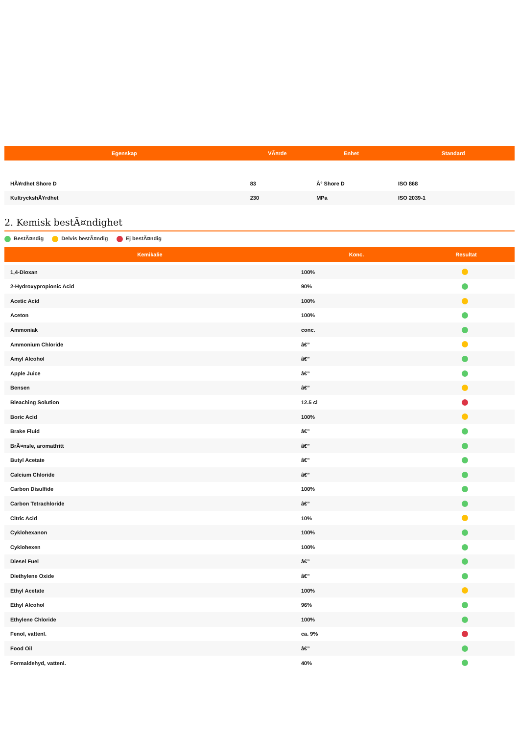| Egenskap | VÃ¤rde | Enhet | Standard |
| --- | --- | --- | --- |
| HÃ¥rdhet Shore D | 83 | Â° Shore D | ISO 868 |
| KultryckshÃ¥rdhet | 230 | MPa | ISO 2039-1 |
2. Kemisk bestÃ¤ndighet
BestÃ¤ndig Delvis bestÃ¤ndig Ej bestÃ¤ndig
| Kemikalie | Konc. | Resultat |
| --- | --- | --- |
| 1,4-Dioxan | 100% | |
| 2-Hydroxypropionic Acid | 90% | |
| Acetic Acid | 100% | |
| Aceton | 100% | |
| Ammoniak | conc. | |
| Ammonium Chloride | â€” | |
| Amyl Alcohol | â€” | |
| Apple Juice | â€” | |
| Bensen | â€” | |
| Bleaching Solution | 12.5 cl | |
| Boric Acid | 100% | |
| Brake Fluid | â€” | |
| BrÃ¤nsle, aromatfritt | â€” | |
| Butyl Acetate | â€” | |
| Calcium Chloride | â€” | |
| Carbon Disulfide | 100% | |
| Carbon Tetrachloride | â€” | |
| Citric Acid | 10% | |
| Cyklohexanon | 100% | |
| Cyklohexen | 100% | |
| Diesel Fuel | â€” | |
| Diethylene Oxide | â€” | |
| Ethyl Acetate | 100% | |
| Ethyl Alcohol | 96% | |
| Ethylene Chloride | 100% | |
| Fenol, vattenl. | ca. 9% | |
| Food Oil | â€” | |
| Formaldehyd, vattenl. | 40% | |